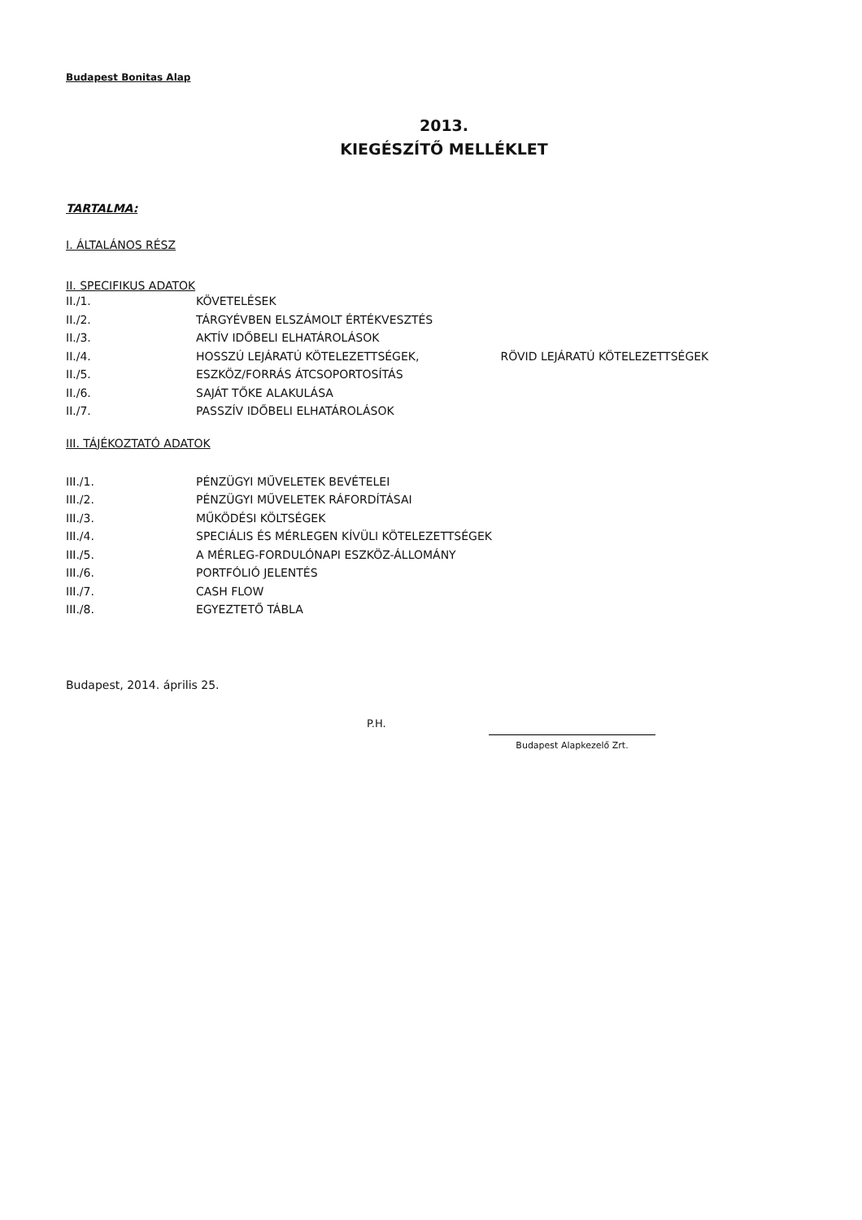Budapest Bonitas Alap
2013.
KIEGÉSZÍTŐ MELLÉKLET
TARTALMA:
I. ÁLTALÁNOS RÉSZ
II. SPECIFIKUS ADATOK
| II./1. | KÖVETELÉSEK |
| II./2. | TÁRGYÉVBEN ELSZÁMOLT ÉRTÉKVESZTÉS |
| II./3. | AKTÍV IDŐBELI ELHATÁROLÁSOK |
| II./4. | HOSSZÚ LEJÁRATÚ KÖTELEZETTSÉGEK, RÖVID LEJÁRATÚ KÖTELEZETTSÉGEK |
| II./5. | ESZKÖZ/FORRÁS ÁTCSOPORTOSÍTÁS |
| II./6. | SAJÁT TŐKE ALAKULÁSA |
| II./7. | PASSZÍV IDŐBELI ELHATÁROLÁSOK |
III. TÁJÉKOZTATÓ ADATOK
| III./1. | PÉNZÜGYI MŰVELETEK BEVÉTELEI |
| III./2. | PÉNZÜGYI MŰVELETEK RÁFORDÍTÁSAI |
| III./3. | MŰKÖDÉSI KÖLTSÉGEK |
| III./4. | SPECIÁLIS ÉS MÉRLEGEN KÍVÜLI KÖTELEZETTSÉGEK |
| III./5. | A MÉRLEG-FORDULÓNAPI ESZKÖZ-ÁLLOMÁNY |
| III./6. | PORTFÓLIÓ JELENTÉS |
| III./7. | CASH FLOW |
| III./8. | EGYEZTETŐ TÁBLA |
Budapest, 2014. április 25.
P.H.
Budapest Alapkezelő Zrt.